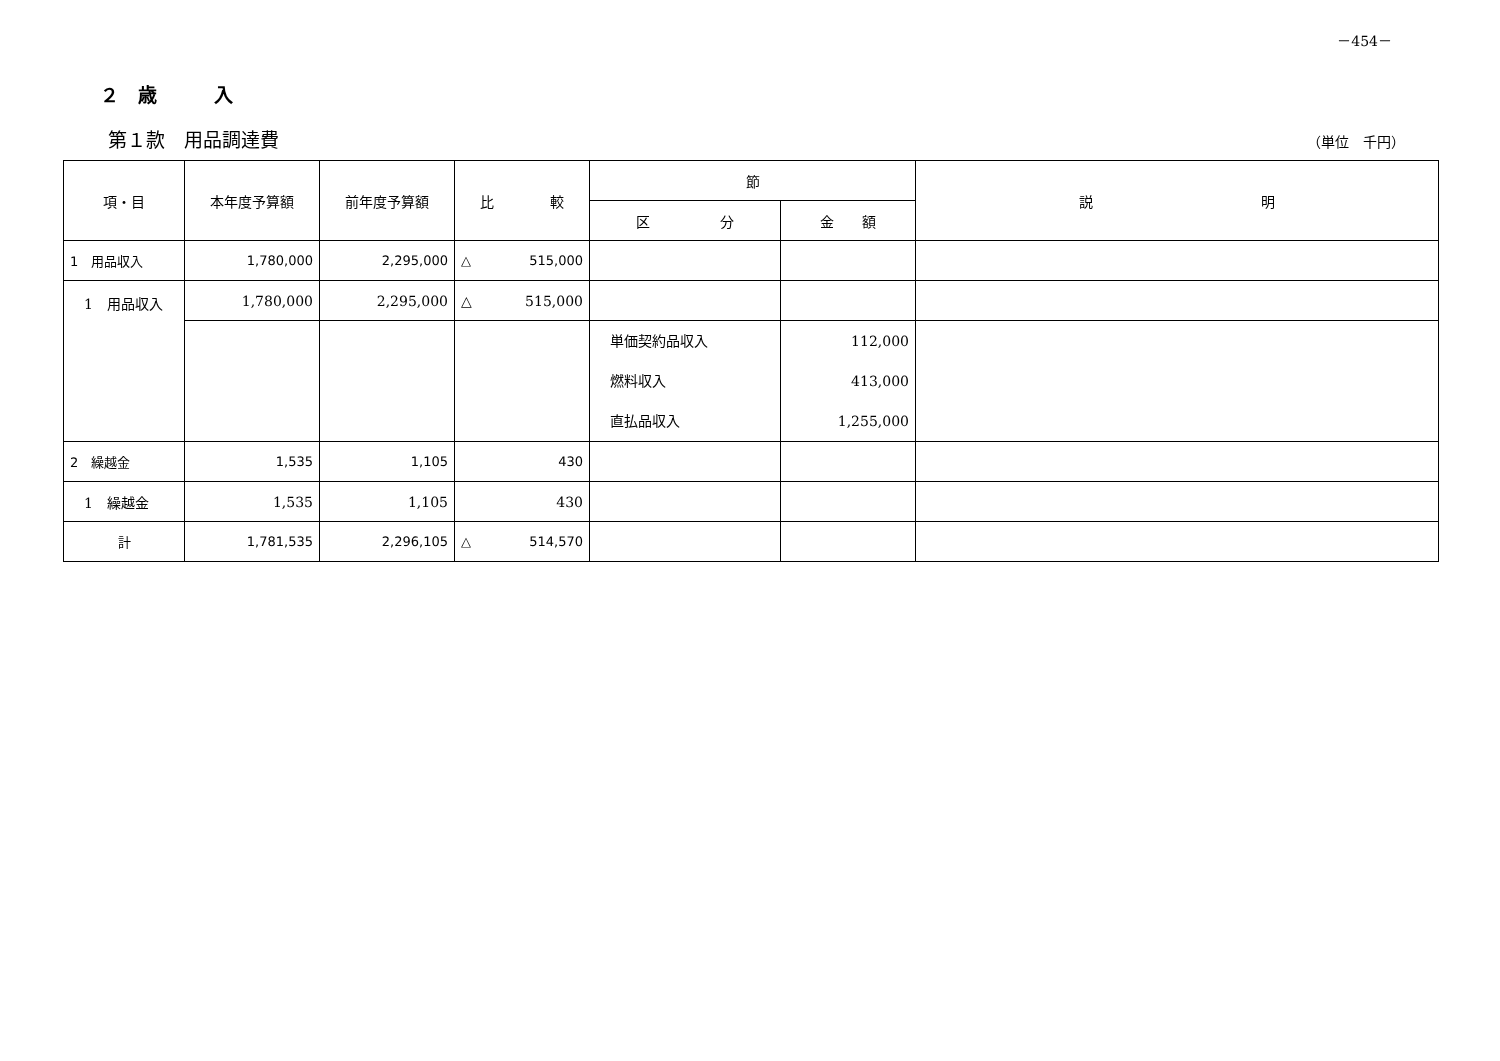－454－
２　歳　　　入
第１款　用品調達費 （単位　千円）
| 項・目 | 本年度予算額 | 前年度予算額 | 比 較 | 節 | | 説 明 |
| --- | --- | --- | --- | --- | --- | --- |
| | | | | 区 分 | 金 額 | |
| 1 用品収入 | 1,780,000 | 2,295,000 | △ 515,000 | | | |
| 1 用品収入 | 1,780,000 | 2,295,000 | △ 515,000 | | | |
| | | | | 単価契約品収入 燃料収入 直払品収入 | 112,000 413,000 1,255,000 | |
| 2 繰越金 | 1,535 | 1,105 | 430 | | | |
| 1 繰越金 | 1,535 | 1,105 | 430 | | | |
| 計 | 1,781,535 | 2,296,105 | △ 514,570 | | | |